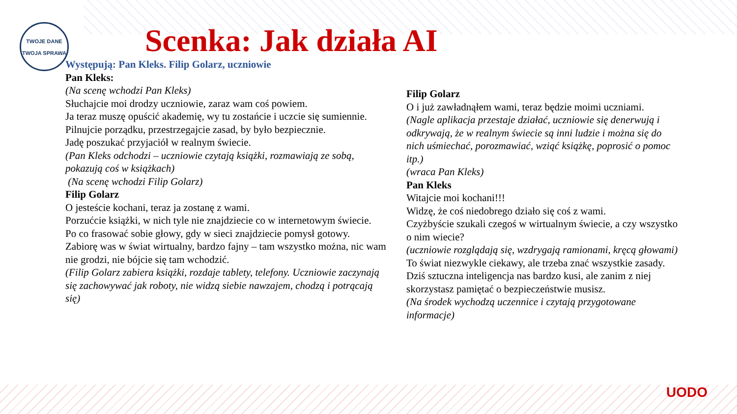TWOJE DANE
TWOJA SPRAWA
UODO
Scenka: Jak działa AI
Występują: Pan Kleks. Filip Golarz, uczniowie
Pan Kleks:
(Na scenę wchodzi Pan Kleks)
Słuchajcie moi drodzy uczniowie, zaraz wam coś powiem.
Ja teraz muszę opuścić akademię, wy tu zostańcie i uczcie się sumiennie.
Pilnujcie porządku, przestrzegajcie zasad, by było bezpiecznie.
Jadę poszukać przyjaciół w realnym świecie.
(Pan Kleks odchodzi – uczniowie czytają książki, rozmawiają ze sobą, pokazują coś w książkach)
(Na scenę wchodzi Filip Golarz)
Filip Golarz
O jesteście kochani, teraz ja zostanę z wami.
Porzućcie książki, w nich tyle nie znajdziecie co w internetowym świecie.
Po co frasować sobie głowy, gdy w sieci znajdziecie pomysł gotowy.
Zabiorę was w świat wirtualny, bardzo fajny – tam wszystko można, nic wam nie grodzi, nie bójcie się tam wchodzić.
(Filip Golarz zabiera książki, rozdaje tablety, telefony. Uczniowie zaczynają się zachowywać jak roboty, nie widzą siebie nawzajem, chodzą i potrącają się)
Filip Golarz
O i już zawładnąłem wami, teraz będzie moimi uczniami.
(Nagle aplikacja przestaje działać, uczniowie się denerwują i odkrywają, że w realnym świecie są inni ludzie i można się do nich uśmiechać, porozmawiać, wziąć książkę, poprosić o pomoc itp.)
(wraca Pan Kleks)
Pan Kleks
Witajcie moi kochani!!!
Widzę, że coś niedobrego działo się coś z wami.
Czyżbyście szukali czegoś w wirtualnym świecie, a czy wszystko o nim wiecie?
(uczniowie rozglądają się, wzdrygają ramionami, kręcą głowami)
To świat niezwykle ciekawy, ale trzeba znać wszystkie zasady.
Dziś sztuczna inteligencja nas bardzo kusi, ale zanim z niej skorzystasz pamiętać o bezpieczeństwie musisz.
(Na środek wychodzą uczennice i czytają przygotowane informacje)